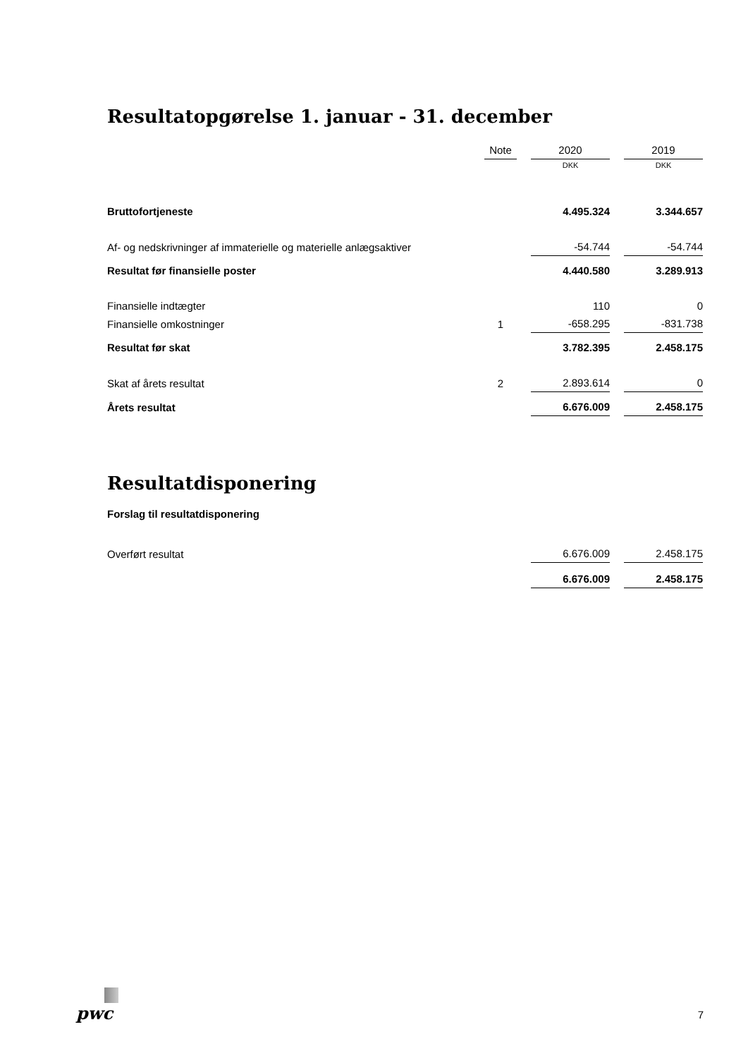Resultatopgørelse 1. januar - 31. december
| | Note | | 2020 | | 2019 |
| | | | DKK | | DKK |
| Bruttofortjeneste | | | 4.495.324 | | 3.344.657 |
| Af- og nedskrivninger af immaterielle og materielle anlægsaktiver | | | -54.744 | | -54.744 |
| Resultat før finansielle poster | | | 4.440.580 | | 3.289.913 |
| Finansielle indtægter | | | 110 | | 0 |
| Finansielle omkostninger | 1 | | -658.295 | | -831.738 |
| Resultat før skat | | | 3.782.395 | | 2.458.175 |
| Skat af årets resultat | 2 | | 2.893.614 | | 0 |
| Årets resultat | | | 6.676.009 | | 2.458.175 |
Resultatdisponering
Forslag til resultatdisponering
| Overført resultat | 6.676.009 | | 2.458.175 |
| | 6.676.009 | | 2.458.175 |
pwc
7